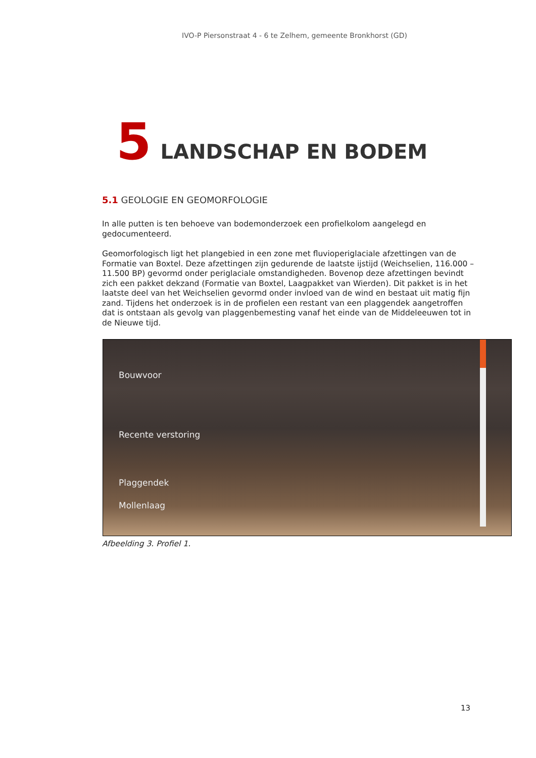IVO-P Piersonstraat 4 - 6 te Zelhem, gemeente Bronkhorst (GD)
5 LANDSCHAP EN BODEM
5.1 GEOLOGIE EN GEOMORFOLOGIE
In alle putten is ten behoeve van bodemonderzoek een profielkolom aangelegd en gedocumenteerd.
Geomorfologisch ligt het plangebied in een zone met fluvioperiglaciale afzettingen van de Formatie van Boxtel. Deze afzettingen zijn gedurende de laatste ijstijd (Weichselien, 116.000 – 11.500 BP) gevormd onder periglaciale omstandigheden. Bovenop deze afzettingen bevindt zich een pakket dekzand (Formatie van Boxtel, Laagpakket van Wierden). Dit pakket is in het laatste deel van het Weichselien gevormd onder invloed van de wind en bestaat uit matig fijn zand. Tijdens het onderzoek is in de profielen een restant van een plaggendek aangetroffen dat is ontstaan als gevolg van plaggenbemesting vanaf het einde van de Middeleeuwen tot in de Nieuwe tijd.
Bouwvoor
Recente verstoring
Plaggendek
Mollenlaag
Afbeelding 3. Profiel 1.
13